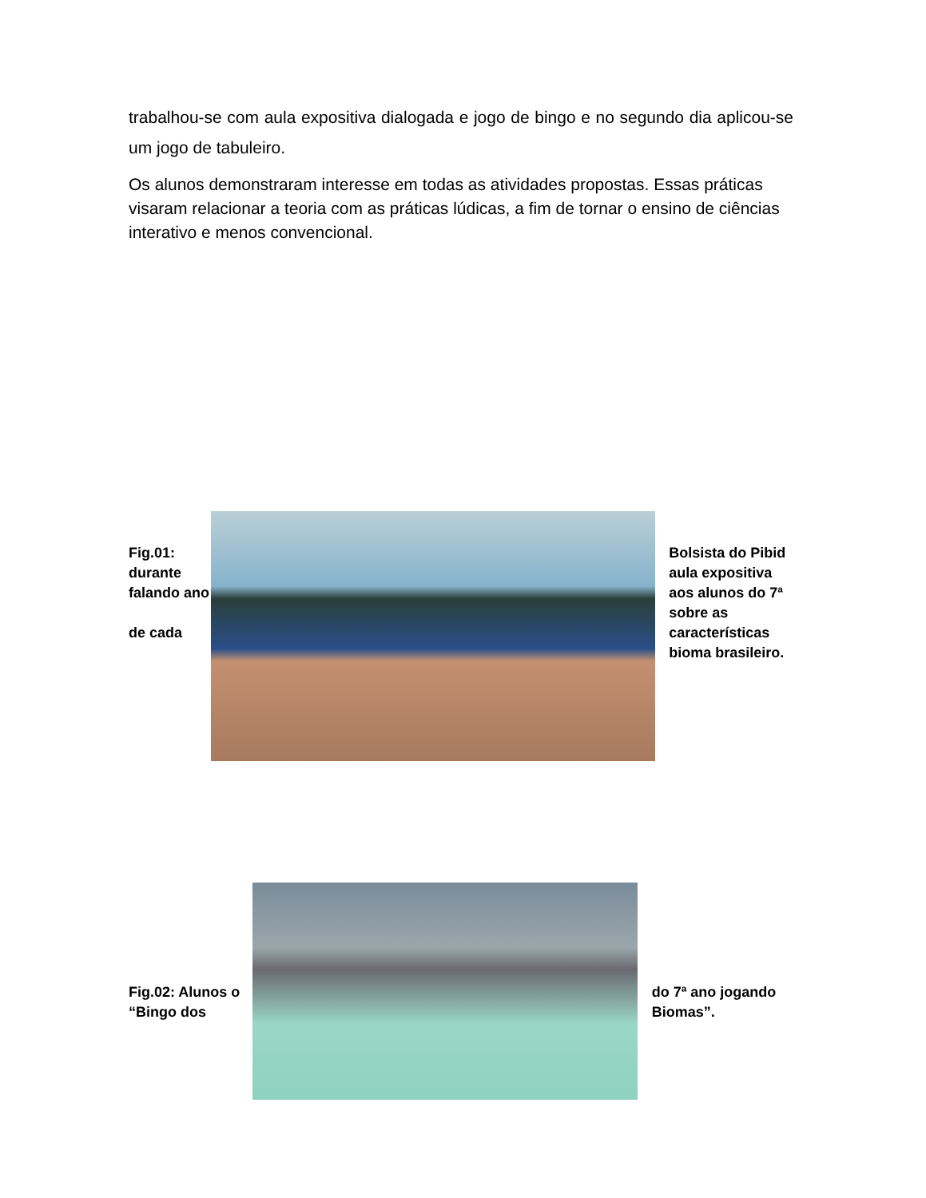trabalhou-se com aula expositiva dialogada e jogo de bingo e no segundo dia aplicou-se um jogo de tabuleiro.
Os alunos demonstraram interesse em todas as atividades propostas. Essas práticas visaram relacionar a teoria com as práticas lúdicas, a fim de tornar o ensino de ciências interativo e menos convencional.
Fig.01: durante falando ano
de cada
Bolsista do Pibid aula expositiva aos alunos do 7ª sobre as características bioma brasileiro.
Fig.02: Alunos o “Bingo dos
do 7ª ano jogando Biomas”.